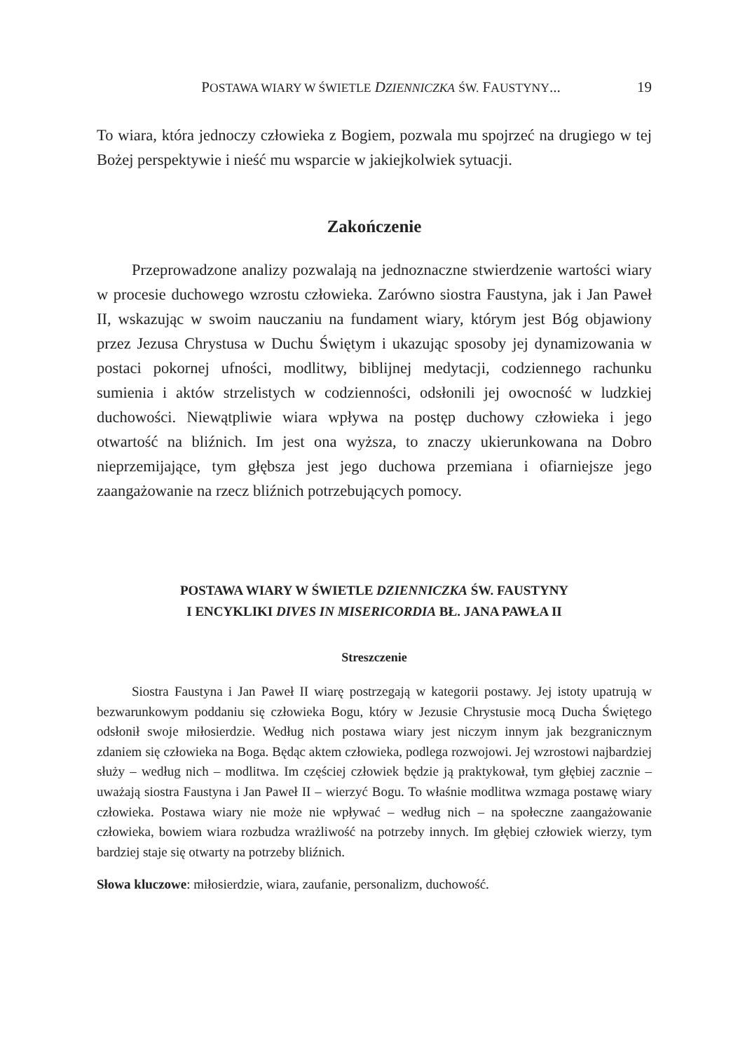POSTAWA WIARY W ŚWIETLE DZIENNICZKA ŚW. FAUSTYNY... 19
To wiara, która jednoczy człowieka z Bogiem, pozwala mu spojrzeć na drugiego w tej Bożej perspektywie i nieść mu wsparcie w jakiejkolwiek sytuacji.
Zakończenie
Przeprowadzone analizy pozwalają na jednoznaczne stwierdzenie wartości wiary w procesie duchowego wzrostu człowieka. Zarówno siostra Faustyna, jak i Jan Paweł II, wskazując w swoim nauczaniu na fundament wiary, którym jest Bóg objawiony przez Jezusa Chrystusa w Duchu Świętym i ukazując sposoby jej dynamizowania w postaci pokornej ufności, modlitwy, biblijnej medytacji, codziennego rachunku sumienia i aktów strzelistych w codzienności, odsłonili jej owocność w ludzkiej duchowości. Niewątpliwie wiara wpływa na postęp duchowy człowieka i jego otwartość na bliźnich. Im jest ona wyższa, to znaczy ukierunkowana na Dobro nieprzemijające, tym głębsza jest jego duchowa przemiana i ofiarniejsze jego zaangażowanie na rzecz bliźnich potrzebujących pomocy.
POSTAWA WIARY W ŚWIETLE DZIENNICZKA ŚW. FAUSTYNY
I ENCYKLIKI DIVES IN MISERICORDIA BŁ. JANA PAWŁA II
Streszczenie
Siostra Faustyna i Jan Paweł II wiarę postrzegają w kategorii postawy. Jej istoty upatrują w bezwarunkowym poddaniu się człowieka Bogu, który w Jezusie Chrystusie mocą Ducha Świętego odsłonił swoje miłosierdzie. Według nich postawa wiary jest niczym innym jak bezgranicznym zdaniem się człowieka na Boga. Będąc aktem człowieka, podlega rozwojowi. Jej wzrostowi najbardziej służy – według nich – modlitwa. Im częściej człowiek będzie ją praktykował, tym głębiej zacznie – uważają siostra Faustyna i Jan Paweł II – wierzyć Bogu. To właśnie modlitwa wzmaga postawę wiary człowieka. Postawa wiary nie może nie wpływać – według nich – na społeczne zaangażowanie człowieka, bowiem wiara rozbudza wrażliwość na potrzeby innych. Im głębiej człowiek wierzy, tym bardziej staje się otwarty na potrzeby bliźnich.
Słowa kluczowe: miłosierdzie, wiara, zaufanie, personalizm, duchowość.